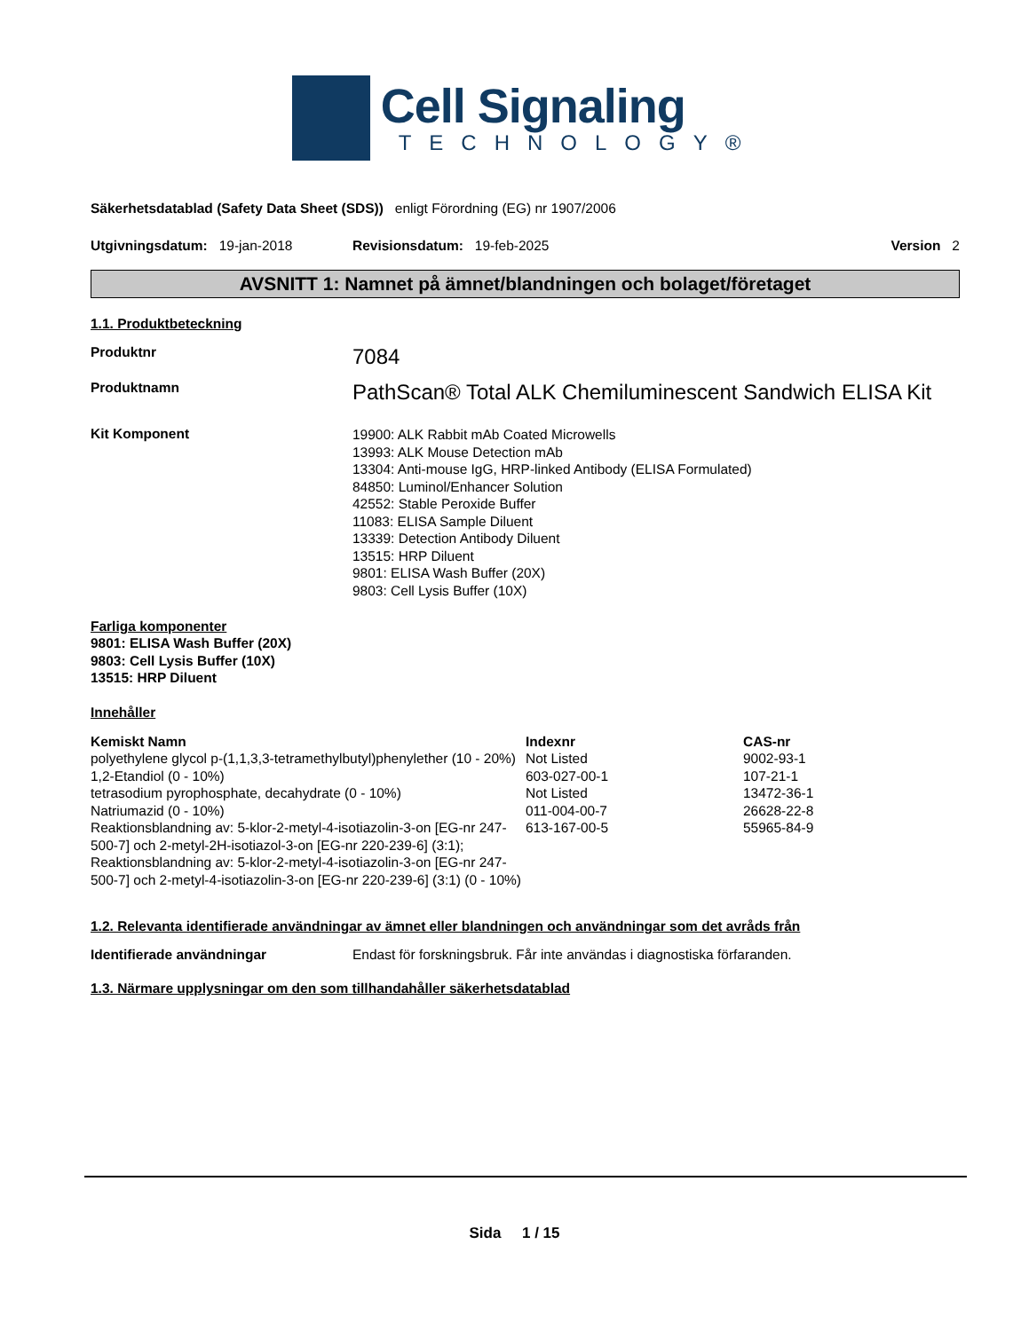Cell Signaling
TECHNOLOGY®
Säkerhetsdatablad (Safety Data Sheet (SDS)) enligt Förordning (EG) nr 1907/2006
Utgivningsdatum: 19-jan-2018 Revisionsdatum: 19-feb-2025 Version 2
AVSNITT 1: Namnet på ämnet/blandningen och bolaget/företaget
1.1. Produktbeteckning
Produktnr
7084
Produktnamn
PathScan® Total ALK Chemiluminescent Sandwich ELISA Kit
Kit Komponent
19900: ALK Rabbit mAb Coated Microwells
13993: ALK Mouse Detection mAb
13304: Anti-mouse IgG, HRP-linked Antibody (ELISA Formulated)
84850: Luminol/Enhancer Solution
42552: Stable Peroxide Buffer
11083: ELISA Sample Diluent
13339: Detection Antibody Diluent
13515: HRP Diluent
9801: ELISA Wash Buffer (20X)
9803: Cell Lysis Buffer (10X)
Farliga komponenter
9801: ELISA Wash Buffer (20X)
9803: Cell Lysis Buffer (10X)
13515: HRP Diluent
Innehåller
| Kemiskt Namn | Indexnr | CAS-nr |
| --- | --- | --- |
| polyethylene glycol p-(1,1,3,3-tetramethylbutyl)phenylether (10 - 20%) | Not Listed | 9002-93-1 |
| 1,2-Etandiol (0 - 10%) | 603-027-00-1 | 107-21-1 |
| tetrasodium pyrophosphate, decahydrate (0 - 10%) | Not Listed | 13472-36-1 |
| Natriumazid (0 - 10%) | 011-004-00-7 | 26628-22-8 |
| Reaktionsblandning av: 5-klor-2-metyl-4-isotiazolin-3-on [EG-nr 247-500-7] och 2-metyl-2H-isotiazol-3-on [EG-nr 220-239-6] (3:1); Reaktionsblandning av: 5-klor-2-metyl-4-isotiazolin-3-on [EG-nr 247-500-7] och 2-metyl-4-isotiazolin-3-on [EG-nr 220-239-6] (3:1) (0 - 10%) | 613-167-00-5 | 55965-84-9 |
1.2. Relevanta identifierade användningar av ämnet eller blandningen och användningar som det avråds från
Identifierade användningar Endast för forskningsbruk. Får inte användas i diagnostiska förfaranden.
1.3. Närmare upplysningar om den som tillhandahåller säkerhetsdatablad
Sida 1 / 15